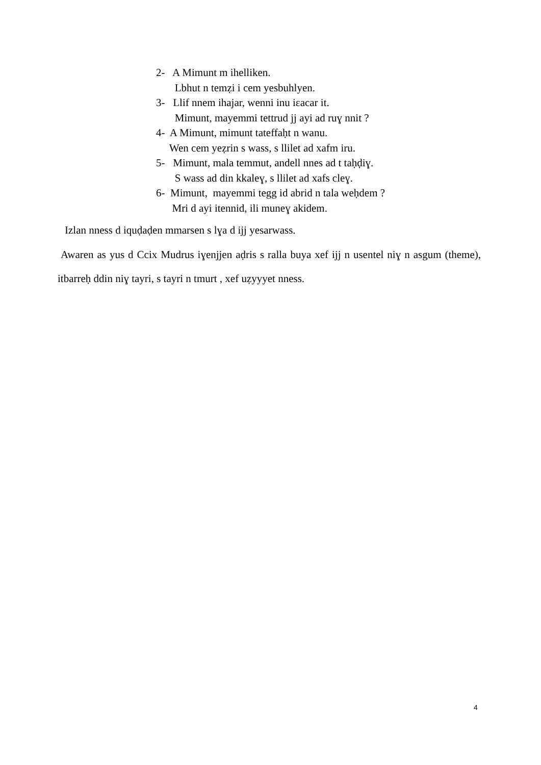2- A Mimunt m ihelliken.
Lbhut n temẓi i cem yesbuhlyen.
3- Llif nnem ihajar, wenni inu iɛacar it.
Mimunt, mayemmi tettrud jj ayi ad ruɣ nnit ?
4- A Mimunt, mimunt tateffaḥt n wanu.
Wen cem yeẓrin s wass, s llilet ad xafm iru.
5- Mimunt, mala temmut, andell nnes ad t taḥḍiɣ.
S wass ad din kkaleɣ, s llilet ad xafs cleɣ.
6- Mimunt, mayemmi tegg id abrid n tala weḥdem ?
Mri d ayi itennid, ili muneɣ akidem.
Izlan nness d iquḍaḍen mmarsen s lɣa d ijj yesarwass.
Awaren as yus d Ccix Mudrus iɣenjjen aḍris s ralla buya xef ijj n usentel niɣ n asgum (theme), itbarreḥ ddin niɣ tayri, s tayri n tmurt , xef uẓyyyet nness.
4